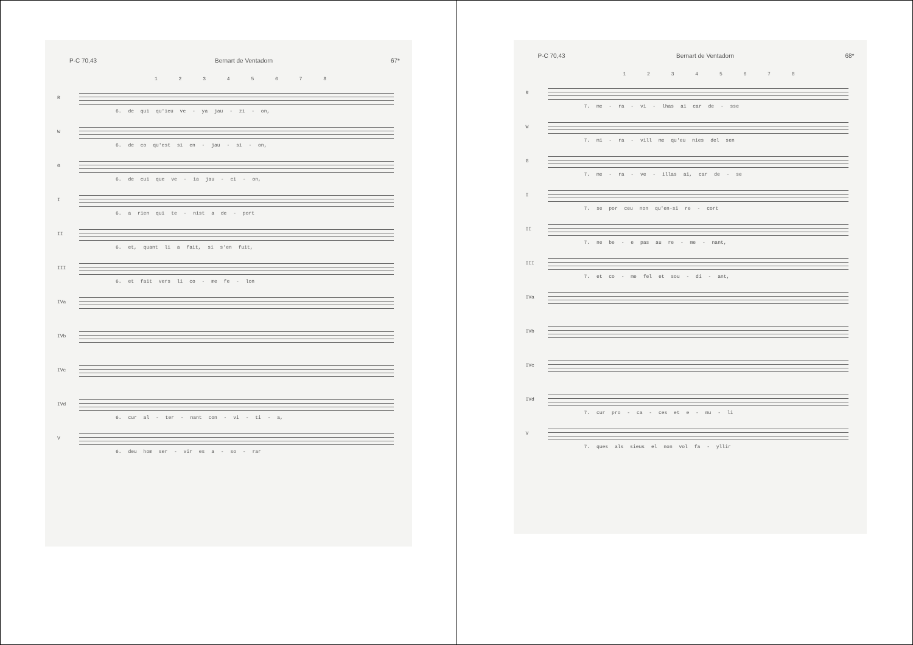P-C 70,43 Bernart de Ventadorn 67*
1 2 3 4 5 6 7 8
R
6. de qui qu'ieu ve - ya jau - zi - on,
W
6. de co qu'est si en - jau - si - on,
G
6. de cui que ve - ia jau - ci - on,
I
6. a rien qui te - nist a de - port
II
6. et, quant li a fait, si s'en fuit,
III
6. et fait vers li co - me fe - lon
IVa
IVb
IVc
IVd
6. cur al - ter - nant con - vi - ti - a,
V
6. deu hom ser - vir es a - so - rar
P-C 70,43 Bernart de Ventadorn 68*
1 2 3 4 5 6 7 8
R
7. me - ra - vi - lhas ai car de - sse
W
7. mi - ra - vill me qu'eu nies del sen
G
7. me - ra - ve - illas ai, car de - se
I
7. se por ceu non qu'en-si re - cort
II
7. ne be - e pas au re - me - nant,
III
7. et co - me fel et sou - di - ant,
IVa
IVb
IVc
IVd
7. cur pro - ca - ces et e - mu - li
V
7. ques als sieus el non vol fa - yllir